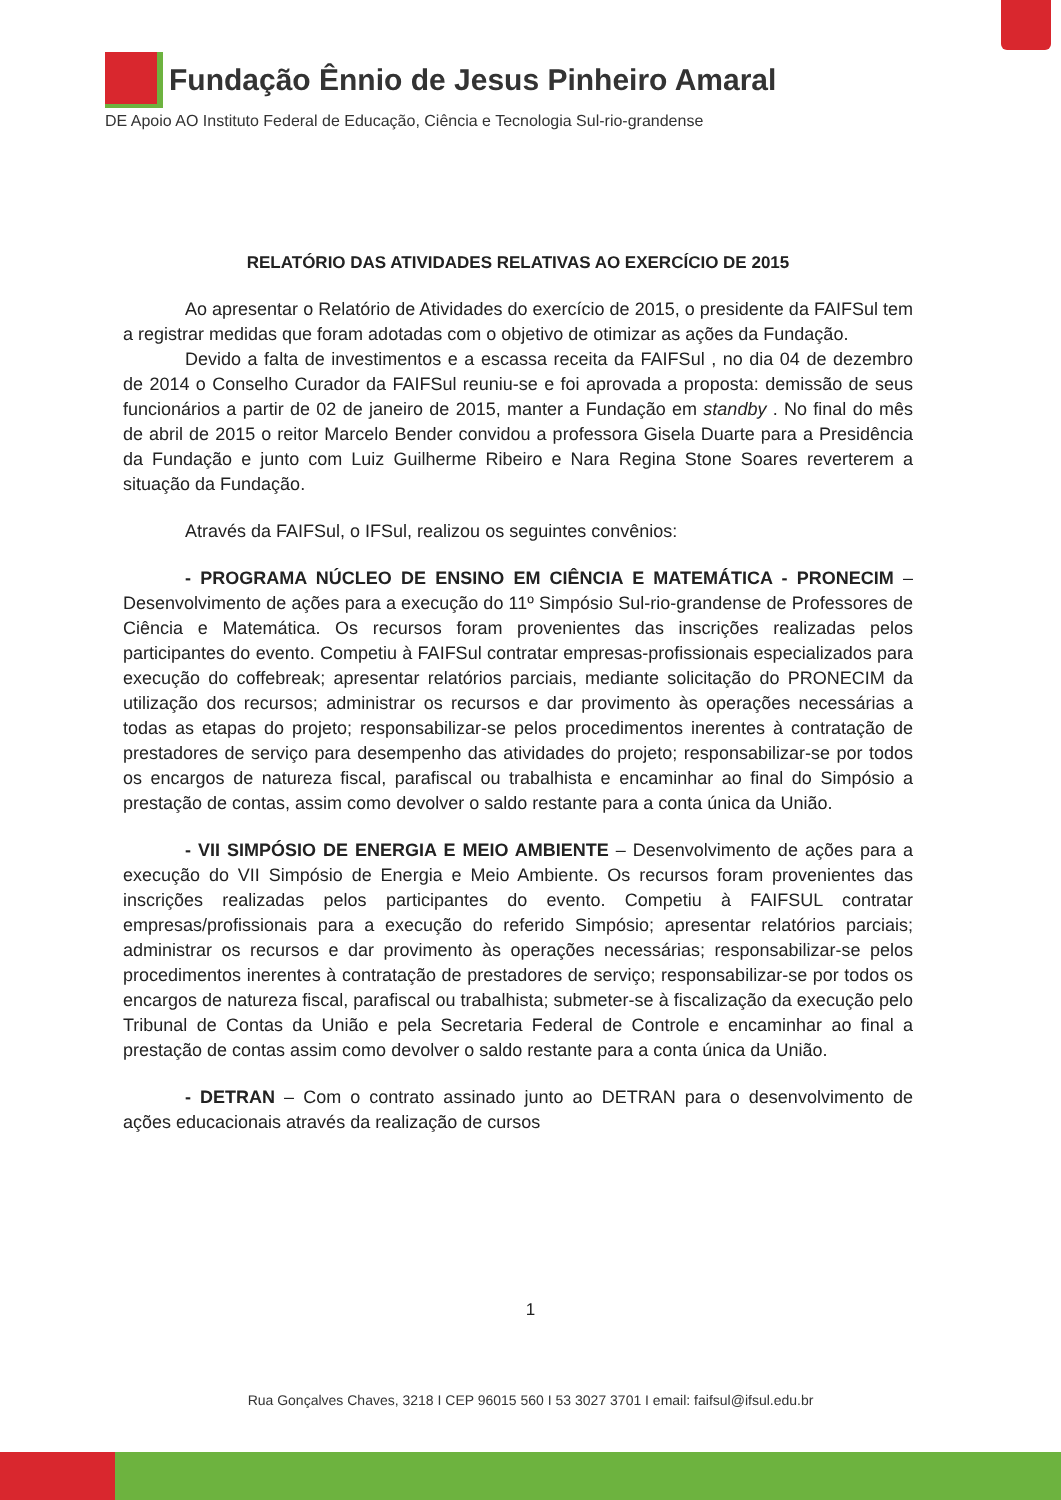Fundação Ênnio de Jesus Pinheiro Amaral
DE Apoio AO Instituto Federal de Educação, Ciência e Tecnologia Sul-rio-grandense
RELATÓRIO DAS ATIVIDADES RELATIVAS AO EXERCÍCIO DE 2015
Ao apresentar o Relatório de Atividades do exercício de 2015, o presidente da FAIFSul tem a registrar medidas que foram adotadas com o objetivo de otimizar as ações da Fundação.
Devido a falta de investimentos e a escassa receita da FAIFSul , no dia 04 de dezembro de 2014 o Conselho Curador da FAIFSul reuniu-se e foi aprovada a proposta: demissão de seus funcionários a partir de 02 de janeiro de 2015, manter a Fundação em standby . No final do mês de abril de 2015 o reitor Marcelo Bender convidou a professora Gisela Duarte para a Presidência da Fundação e junto com Luiz Guilherme Ribeiro e Nara Regina Stone Soares reverterem a situação da Fundação.
Através da FAIFSul, o IFSul, realizou os seguintes convênios:
- PROGRAMA NÚCLEO DE ENSINO EM CIÊNCIA E MATEMÁTICA - PRONECIM – Desenvolvimento de ações para a execução do 11º Simpósio Sul-rio-grandense de Professores de Ciência e Matemática. Os recursos foram provenientes das inscrições realizadas pelos participantes do evento. Competiu à FAIFSul contratar empresas-profissionais especializados para execução do coffebreak; apresentar relatórios parciais, mediante solicitação do PRONECIM da utilização dos recursos; administrar os recursos e dar provimento às operações necessárias a todas as etapas do projeto; responsabilizar-se pelos procedimentos inerentes à contratação de prestadores de serviço para desempenho das atividades do projeto; responsabilizar-se por todos os encargos de natureza fiscal, parafiscal ou trabalhista e encaminhar ao final do Simpósio a prestação de contas, assim como devolver o saldo restante para a conta única da União.
- VII SIMPÓSIO DE ENERGIA E MEIO AMBIENTE – Desenvolvimento de ações para a execução do VII Simpósio de Energia e Meio Ambiente. Os recursos foram provenientes das inscrições realizadas pelos participantes do evento. Competiu à FAIFSUL contratar empresas/profissionais para a execução do referido Simpósio; apresentar relatórios parciais; administrar os recursos e dar provimento às operações necessárias; responsabilizar-se pelos procedimentos inerentes à contratação de prestadores de serviço; responsabilizar-se por todos os encargos de natureza fiscal, parafiscal ou trabalhista; submeter-se à fiscalização da execução pelo Tribunal de Contas da União e pela Secretaria Federal de Controle e encaminhar ao final a prestação de contas assim como devolver o saldo restante para a conta única da União.
- DETRAN – Com o contrato assinado junto ao DETRAN para o desenvolvimento de ações educacionais através da realização de cursos
1
Rua Gonçalves Chaves, 3218 I CEP 96015 560 I 53 3027 3701 I email: faifsul@ifsul.edu.br